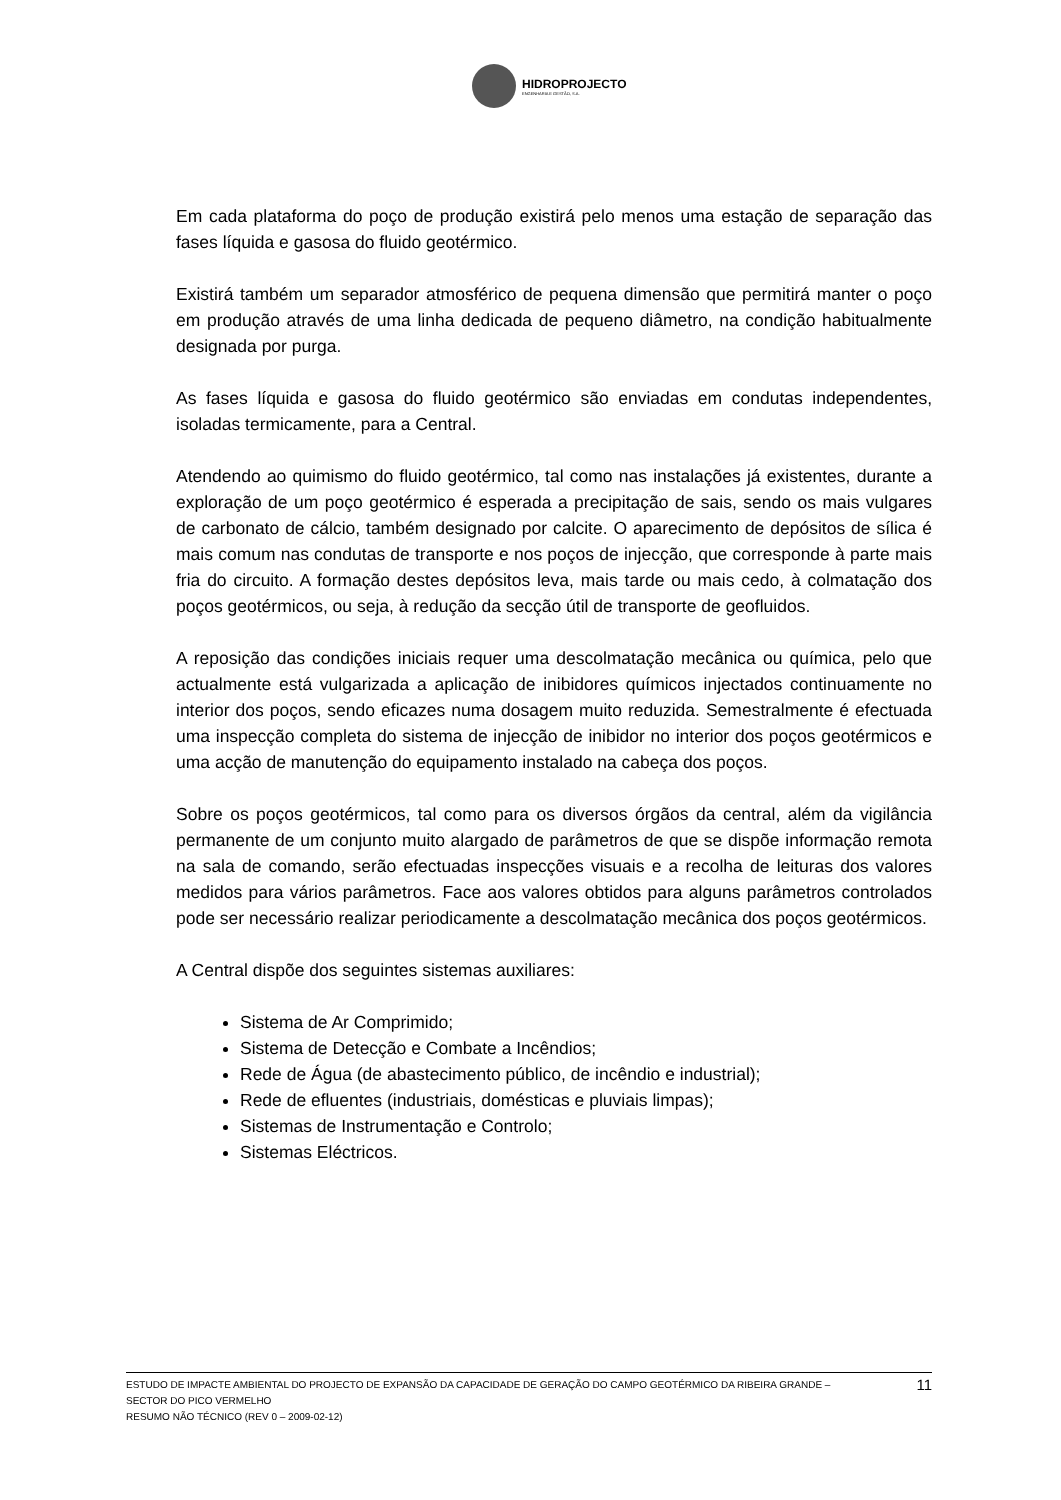HIDROPROJECTO
ENGENHARIA E GESTÃO, S.A.
Em cada plataforma do poço de produção existirá pelo menos uma estação de separação das fases líquida e gasosa do fluido geotérmico.
Existirá também um separador atmosférico de pequena dimensão que permitirá manter o poço em produção através de uma linha dedicada de pequeno diâmetro, na condição habitualmente designada por purga.
As fases líquida e gasosa do fluido geotérmico são enviadas em condutas independentes, isoladas termicamente, para a Central.
Atendendo ao quimismo do fluido geotérmico, tal como nas instalações já existentes, durante a exploração de um poço geotérmico é esperada a precipitação de sais, sendo os mais vulgares de carbonato de cálcio, também designado por calcite. O aparecimento de depósitos de sílica é mais comum nas condutas de transporte e nos poços de injecção, que corresponde à parte mais fria do circuito. A formação destes depósitos leva, mais tarde ou mais cedo, à colmatação dos poços geotérmicos, ou seja, à redução da secção útil de transporte de geofluidos.
A reposição das condições iniciais requer uma descolmatação mecânica ou química, pelo que actualmente está vulgarizada a aplicação de inibidores químicos injectados continuamente no interior dos poços, sendo eficazes numa dosagem muito reduzida. Semestralmente é efectuada uma inspecção completa do sistema de injecção de inibidor no interior dos poços geotérmicos e uma acção de manutenção do equipamento instalado na cabeça dos poços.
Sobre os poços geotérmicos, tal como para os diversos órgãos da central, além da vigilância permanente de um conjunto muito alargado de parâmetros de que se dispõe informação remota na sala de comando, serão efectuadas inspecções visuais e a recolha de leituras dos valores medidos para vários parâmetros. Face aos valores obtidos para alguns parâmetros controlados pode ser necessário realizar periodicamente a descolmatação mecânica dos poços geotérmicos.
A Central dispõe dos seguintes sistemas auxiliares:
Sistema de Ar Comprimido;
Sistema de Detecção e Combate a Incêndios;
Rede de Água (de abastecimento público, de incêndio e industrial);
Rede de efluentes (industriais, domésticas e pluviais limpas);
Sistemas de Instrumentação e Controlo;
Sistemas Eléctricos.
ESTUDO DE IMPACTE AMBIENTAL DO PROJECTO DE EXPANSÃO DA CAPACIDADE DE GERAÇÃO DO CAMPO GEOTÉRMICO DA RIBEIRA GRANDE –
SECTOR DO PICO VERMELHO
RESUMO NÃO TÉCNICO (REV 0 – 2009-02-12)
11